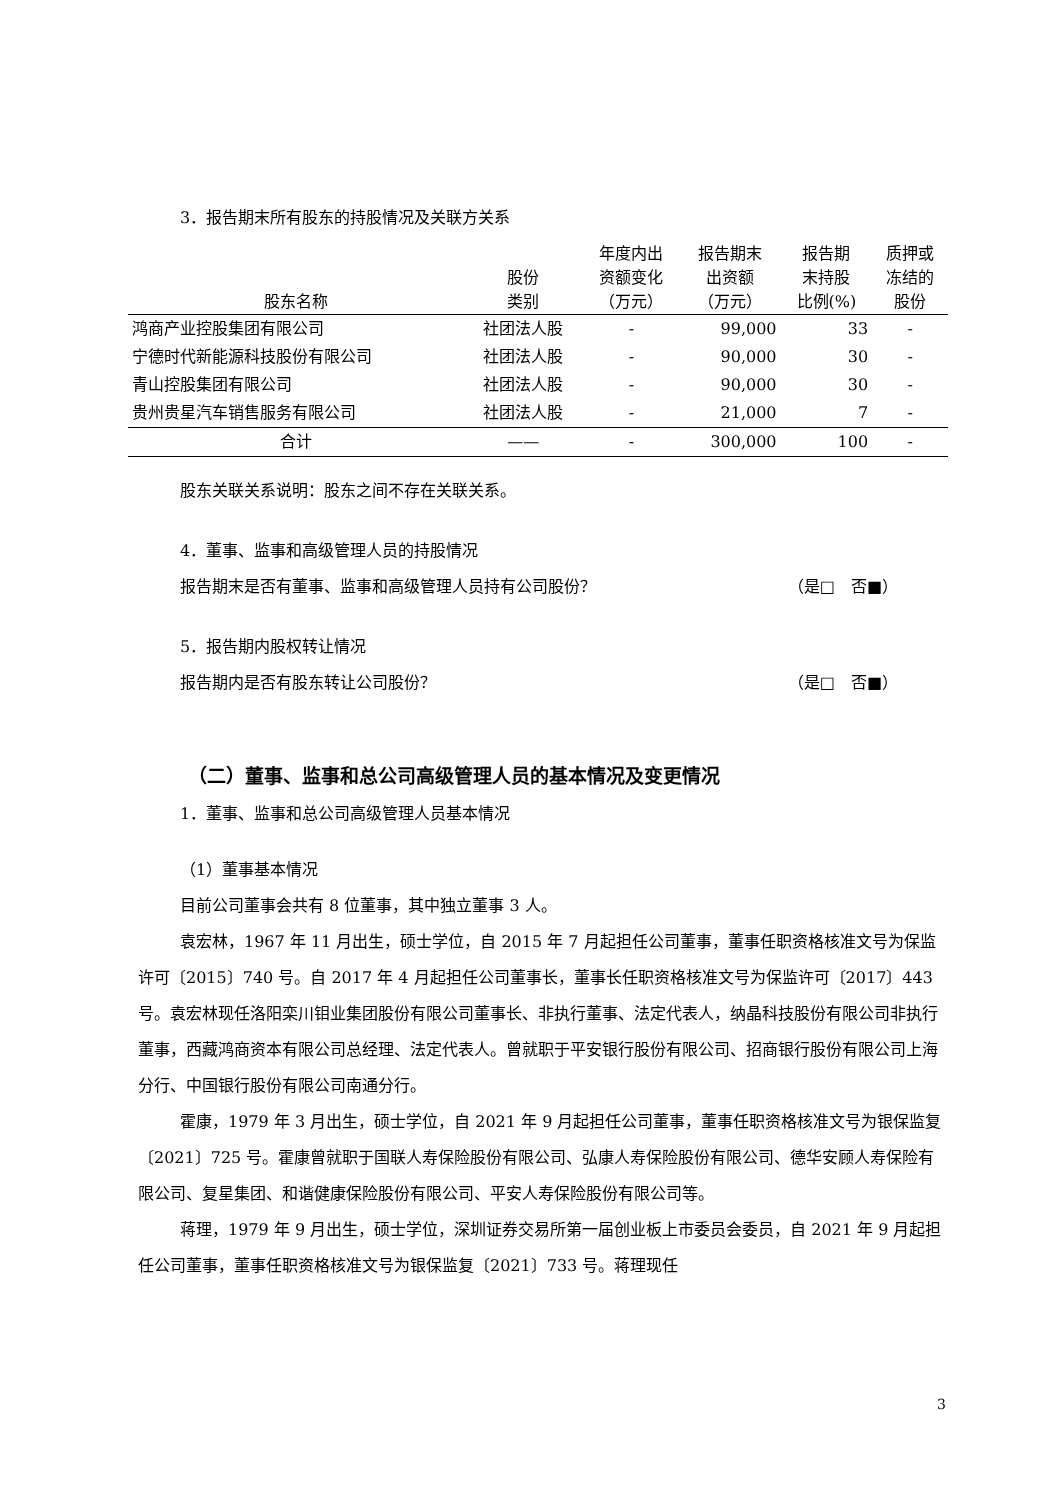3．报告期末所有股东的持股情况及关联方关系
| 股东名称 | 股份 类别 | 年度内出 资额变化 （万元） | 报告期末 出资额 （万元） | 报告期 末持股 比例(%) | 质押或 冻结的 股份 |
| --- | --- | --- | --- | --- | --- |
| 鸿商产业控股集团有限公司 | 社团法人股 | - | 99,000 | 33 | - |
| 宁德时代新能源科技股份有限公司 | 社团法人股 | - | 90,000 | 30 | - |
| 青山控股集团有限公司 | 社团法人股 | - | 90,000 | 30 | - |
| 贵州贵星汽车销售服务有限公司 | 社团法人股 | - | 21,000 | 7 | - |
| 合计 | —— | - | 300,000 | 100 | - |
股东关联关系说明：股东之间不存在关联关系。
4．董事、监事和高级管理人员的持股情况
报告期末是否有董事、监事和高级管理人员持有公司股份？
（是□　否■）
5．报告期内股权转让情况
报告期内是否有股东转让公司股份？ （是□　否■）
（二）董事、监事和总公司高级管理人员的基本情况及变更情况
1．董事、监事和总公司高级管理人员基本情况
（1）董事基本情况
目前公司董事会共有 8 位董事，其中独立董事 3 人。
袁宏林，1967 年 11 月出生，硕士学位，自 2015 年 7 月起担任公司董事，董事任职资格核准文号为保监许可〔2015〕740 号。自 2017 年 4 月起担任公司董事长，董事长任职资格核准文号为保监许可〔2017〕443 号。袁宏林现任洛阳栾川钼业集团股份有限公司董事长、非执行董事、法定代表人，纳晶科技股份有限公司非执行董事，西藏鸿商资本有限公司总经理、法定代表人。曾就职于平安银行股份有限公司、招商银行股份有限公司上海分行、中国银行股份有限公司南通分行。
霍康，1979 年 3 月出生，硕士学位，自 2021 年 9 月起担任公司董事，董事任职资格核准文号为银保监复〔2021〕725 号。霍康曾就职于国联人寿保险股份有限公司、弘康人寿保险股份有限公司、德华安顾人寿保险有限公司、复星集团、和谐健康保险股份有限公司、平安人寿保险股份有限公司等。
蒋理，1979 年 9 月出生，硕士学位，深圳证券交易所第一届创业板上市委员会委员，自 2021 年 9 月起担任公司董事，董事任职资格核准文号为银保监复〔2021〕733 号。蒋理现任
3